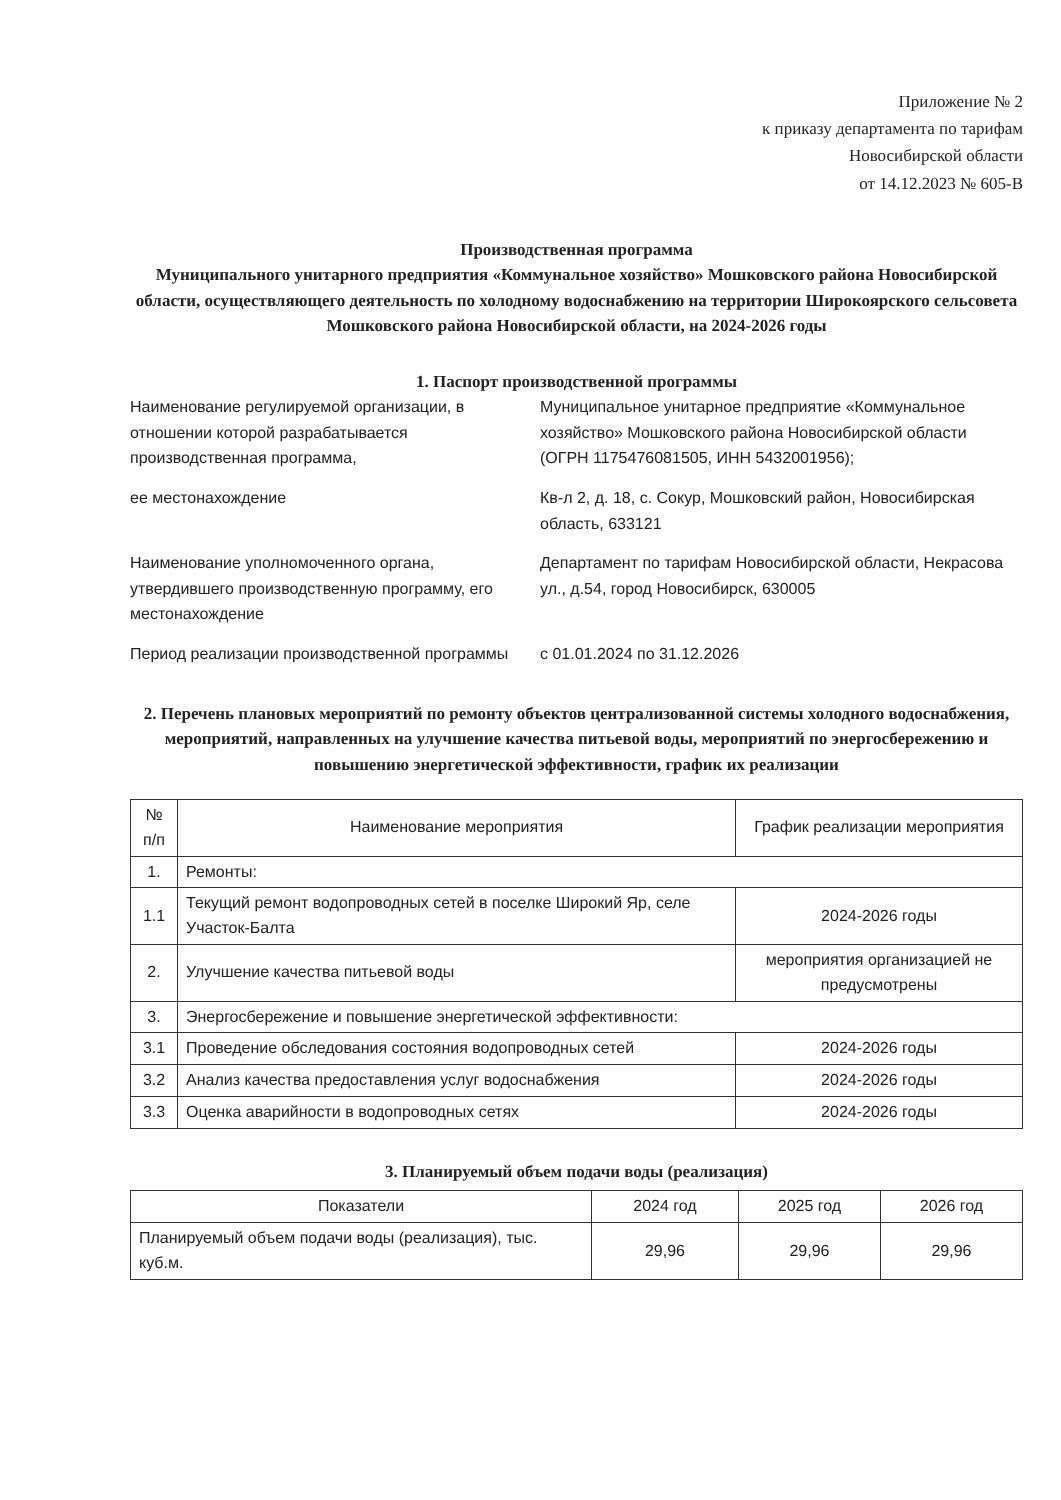Приложение № 2
к приказу департамента по тарифам
Новосибирской области
от 14.12.2023 № 605-В
Производственная программа
Муниципального унитарного предприятия «Коммунальное хозяйство» Мошковского района Новосибирской области, осуществляющего деятельность по холодному водоснабжению на территории Широкоярского сельсовета Мошковского района Новосибирской области, на 2024-2026 годы
1. Паспорт производственной программы
Наименование регулируемой организации, в отношении которой разрабатывается производственная программа,
Муниципальное унитарное предприятие «Коммунальное хозяйство» Мошковского района Новосибирской области
(ОГРН 1175476081505, ИНН 5432001956);
ее местонахождение
Кв-л 2, д. 18, с. Сокур, Мошковский район, Новосибирская область, 633121
Наименование уполномоченного органа, утвердившего производственную программу, его местонахождение
Департамент по тарифам Новосибирской области, Некрасова ул., д.54, город Новосибирск, 630005
Период реализации производственной программы
с 01.01.2024 по 31.12.2026
2. Перечень плановых мероприятий по ремонту объектов централизованной системы холодного водоснабжения, мероприятий, направленных на улучшение качества питьевой воды, мероприятий по энергосбережению и повышению энергетической эффективности, график их реализации
| № п/п | Наименование мероприятия | График реализации мероприятия |
| --- | --- | --- |
| 1. | Ремонты: | |
| 1.1 | Текущий ремонт водопроводных сетей в поселке Широкий Яр, селе Участок-Балта | 2024-2026 годы |
| 2. | Улучшение качества питьевой воды | мероприятия организацией не предусмотрены |
| 3. | Энергосбережение и повышение энергетической эффективности: | |
| 3.1 | Проведение обследования состояния водопроводных сетей | 2024-2026 годы |
| 3.2 | Анализ качества предоставления услуг водоснабжения | 2024-2026 годы |
| 3.3 | Оценка аварийности в водопроводных сетях | 2024-2026 годы |
3. Планируемый объем подачи воды (реализация)
| Показатели | 2024 год | 2025 год | 2026 год |
| --- | --- | --- | --- |
| Планируемый объем подачи воды (реализация), тыс. куб.м. | 29,96 | 29,96 | 29,96 |